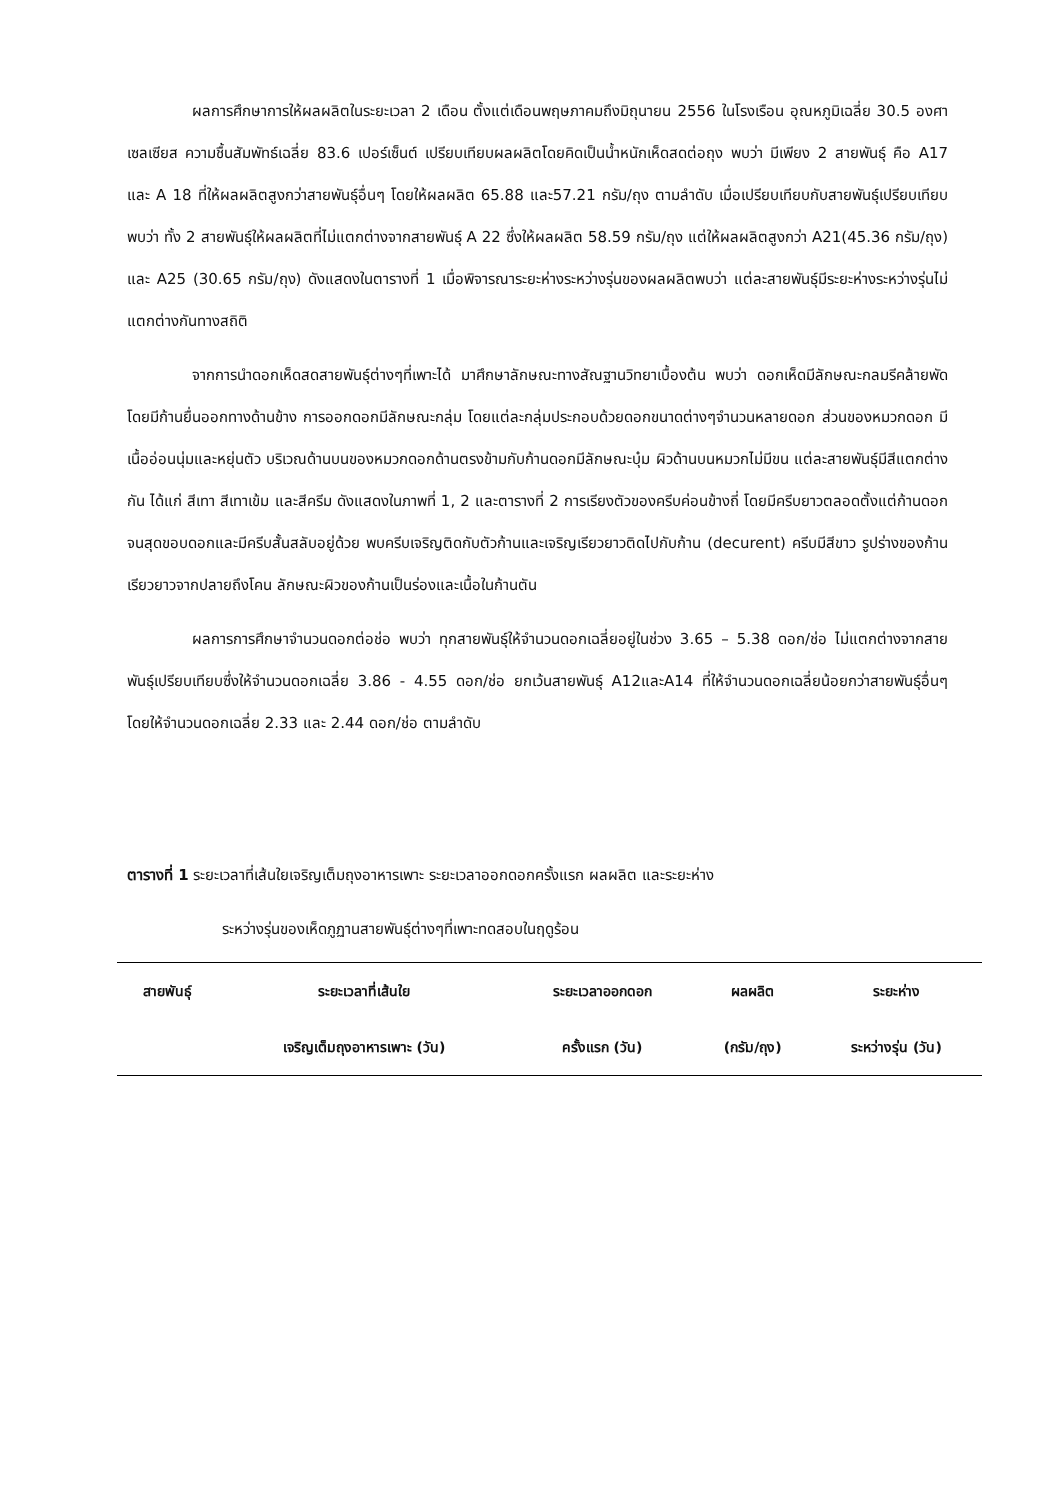ผลการศึกษาการให้ผลผลิตในระยะเวลา 2 เดือน ตั้งแต่เดือนพฤษภาคมถึงมิถุนายน 2556 ในโรงเรือน อุณหภูมิเฉลี่ย 30.5 องศาเซลเซียส ความชื้นสัมพัทธ์เฉลี่ย 83.6 เปอร์เซ็นต์ เปรียบเทียบผลผลิตโดยคิดเป็นน้ำหนักเห็ดสดต่อถุง พบว่า มีเพียง 2 สายพันธุ์ คือ A17 และ A 18 ที่ให้ผลผลิตสูงกว่าสายพันธุ์อื่นๆ โดยให้ผลผลิต 65.88 และ57.21 กรัม/ถุง ตามลำดับ เมื่อเปรียบเทียบกับสายพันธุ์เปรียบเทียบพบว่า ทั้ง 2 สายพันธุ์ให้ผลผลิตที่ไม่แตกต่างจากสายพันธุ์ A 22 ซึ่งให้ผลผลิต 58.59 กรัม/ถุง แต่ให้ผลผลิตสูงกว่า A21(45.36 กรัม/ถุง) และ A25 (30.65 กรัม/ถุง) ดังแสดงในตารางที่ 1 เมื่อพิจารณาระยะห่างระหว่างรุ่นของผลผลิตพบว่า แต่ละสายพันธุ์มีระยะห่างระหว่างรุ่นไม่แตกต่างกันทางสถิติ
จากการนำดอกเห็ดสดสายพันธุ์ต่างๆที่เพาะได้ มาศึกษาลักษณะทางสัณฐานวิทยาเบื้องต้น พบว่า ดอกเห็ดมีลักษณะกลมรีคล้ายพัด โดยมีก้านยื่นออกทางด้านข้าง การออกดอกมีลักษณะกลุ่ม โดยแต่ละกลุ่มประกอบด้วยดอกขนาดต่างๆจำนวนหลายดอก ส่วนของหมวกดอก มีเนื้ออ่อนนุ่มและหยุ่นตัว บริเวณด้านบนของหมวกดอกด้านตรงข้ามกับก้านดอกมีลักษณะบุ๋ม ผิวด้านบนหมวกไม่มีขน แต่ละสายพันธุ์มีสีแตกต่างกัน ได้แก่ สีเทา สีเทาเข้ม และสีครีม ดังแสดงในภาพที่ 1, 2 และตารางที่ 2 การเรียงตัวของครีบค่อนข้างถี่ โดยมีครีบยาวตลอดตั้งแต่ก้านดอกจนสุดขอบดอกและมีครีบสั้นสลับอยู่ด้วย พบครีบเจริญติดกับตัวก้านและเจริญเรียวยาวติดไปกับก้าน (decurent) ครีบมีสีขาว รูปร่างของก้านเรียวยาวจากปลายถึงโคน ลักษณะผิวของก้านเป็นร่องและเนื้อในก้านตัน
ผลการการศึกษาจำนวนดอกต่อช่อ พบว่า ทุกสายพันธุ์ให้จำนวนดอกเฉลี่ยอยู่ในช่วง 3.65 – 5.38 ดอก/ช่อ ไม่แตกต่างจากสายพันธุ์เปรียบเทียบซึ่งให้จำนวนดอกเฉลี่ย 3.86 - 4.55 ดอก/ช่อ ยกเว้นสายพันธุ์ A12และA14 ที่ให้จำนวนดอกเฉลี่ยน้อยกว่าสายพันธุ์อื่นๆ โดยให้จำนวนดอกเฉลี่ย 2.33 และ 2.44 ดอก/ช่อ ตามลำดับ
ตารางที่ 1 ระยะเวลาที่เส้นใยเจริญเต็มถุงอาหารเพาะ ระยะเวลาออกดอกครั้งแรก ผลผลิต และระยะห่าง
ระหว่างรุ่นของเห็ดภูฏานสายพันธุ์ต่างๆที่เพาะทดสอบในฤดูร้อน
| สายพันธุ์ | ระยะเวลาที่เส้นใย | ระยะเวลาออกดอก | ผลผลิต | ระยะห่าง |
| --- | --- | --- | --- | --- |
| | เจริญเต็มถุงอาหารเพาะ (วัน) | ครั้งแรก (วัน) | (กรัม/ถุง) | ระหว่างรุ่น (วัน) |